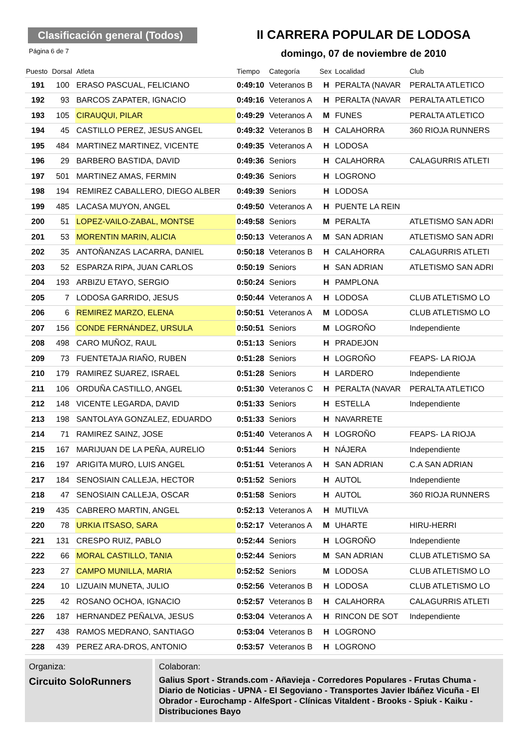Clasificación general (Todos)
Página 6 de 7
II CARRERA POPULAR DE LODOSA
domingo, 07 de noviembre de 2010
| Puesto | Dorsal | Atleta | Tiempo | Categoría | Sex | Localidad | Club |
| --- | --- | --- | --- | --- | --- | --- | --- |
| 191 | 100 | ERASO PASCUAL, FELICIANO | 0:49:10 | Veteranos B | H | PERALTA (NAVAR | PERALTA ATLETICO |
| 192 | 93 | BARCOS ZAPATER, IGNACIO | 0:49:16 | Veteranos A | H | PERALTA (NAVAR | PERALTA ATLETICO |
| 193 | 105 | CIRAUQUI, PILAR | 0:49:29 | Veteranos A | M | FUNES | PERALTA ATLETICO |
| 194 | 45 | CASTILLO PEREZ, JESUS ANGEL | 0:49:32 | Veteranos B | H | CALAHORRA | 360 RIOJA RUNNERS |
| 195 | 484 | MARTINEZ MARTINEZ, VICENTE | 0:49:35 | Veteranos A | H | LODOSA | |
| 196 | 29 | BARBERO BASTIDA, DAVID | 0:49:36 | Seniors | H | CALAHORRA | CALAGURRIS ATLETI |
| 197 | 501 | MARTINEZ AMAS, FERMIN | 0:49:36 | Seniors | H | LOGRONO | |
| 198 | 194 | REMIREZ CABALLERO, DIEGO ALBER | 0:49:39 | Seniors | H | LODOSA | |
| 199 | 485 | LACASA MUYON, ANGEL | 0:49:50 | Veteranos A | H | PUENTE LA REIN | |
| 200 | 51 | LOPEZ-VAILO-ZABAL, MONTSE | 0:49:58 | Seniors | M | PERALTA | ATLETISMO SAN ADRI |
| 201 | 53 | MORENTIN MARIN, ALICIA | 0:50:13 | Veteranos A | M | SAN ADRIAN | ATLETISMO SAN ADRI |
| 202 | 35 | ANTOÑANZAS LACARRA, DANIEL | 0:50:18 | Veteranos B | H | CALAHORRA | CALAGURRIS ATLETI |
| 203 | 52 | ESPARZA RIPA, JUAN CARLOS | 0:50:19 | Seniors | H | SAN ADRIAN | ATLETISMO SAN ADRI |
| 204 | 193 | ARBIZU ETAYO, SERGIO | 0:50:24 | Seniors | H | PAMPLONA | |
| 205 | 7 | LODOSA GARRIDO, JESUS | 0:50:44 | Veteranos A | H | LODOSA | CLUB ATLETISMO LO |
| 206 | 6 | REMIREZ MARZO, ELENA | 0:50:51 | Veteranos A | M | LODOSA | CLUB ATLETISMO LO |
| 207 | 156 | CONDE FERNÁNDEZ, URSULA | 0:50:51 | Seniors | M | LOGROÑO | Independiente |
| 208 | 498 | CARO MUÑOZ, RAUL | 0:51:13 | Seniors | H | PRADEJON | |
| 209 | 73 | FUENTETAJA RIAÑO, RUBEN | 0:51:28 | Seniors | H | LOGROÑO | FEAPS- LA RIOJA |
| 210 | 179 | RAMIREZ SUAREZ, ISRAEL | 0:51:28 | Seniors | H | LARDERO | Independiente |
| 211 | 106 | ORDUÑA CASTILLO, ANGEL | 0:51:30 | Veteranos C | H | PERALTA (NAVAR | PERALTA ATLETICO |
| 212 | 148 | VICENTE LEGARDA, DAVID | 0:51:33 | Seniors | H | ESTELLA | Independiente |
| 213 | 198 | SANTOLAYA GONZALEZ, EDUARDO | 0:51:33 | Seniors | H | NAVARRETE | |
| 214 | 71 | RAMIREZ SAINZ, JOSE | 0:51:40 | Veteranos A | H | LOGROÑO | FEAPS- LA RIOJA |
| 215 | 167 | MARIJUAN DE LA PEÑA, AURELIO | 0:51:44 | Seniors | H | NÁJERA | Independiente |
| 216 | 197 | ARIGITA MURO, LUIS ANGEL | 0:51:51 | Veteranos A | H | SAN ADRIAN | C.A SAN ADRIAN |
| 217 | 184 | SENOSIAIN CALLEJA, HECTOR | 0:51:52 | Seniors | H | AUTOL | Independiente |
| 218 | 47 | SENOSIAIN CALLEJA, OSCAR | 0:51:58 | Seniors | H | AUTOL | 360 RIOJA RUNNERS |
| 219 | 435 | CABRERO MARTIN, ANGEL | 0:52:13 | Veteranos A | H | MUTILVA | |
| 220 | 78 | URKIA ITSASO, SARA | 0:52:17 | Veteranos A | M | UHARTE | HIRU-HERRI |
| 221 | 131 | CRESPO RUIZ, PABLO | 0:52:44 | Seniors | H | LOGROÑO | Independiente |
| 222 | 66 | MORAL CASTILLO, TANIA | 0:52:44 | Seniors | M | SAN ADRIAN | CLUB ATLETISMO SA |
| 223 | 27 | CAMPO MUNILLA, MARIA | 0:52:52 | Seniors | M | LODOSA | CLUB ATLETISMO LO |
| 224 | 10 | LIZUAIN MUNETA, JULIO | 0:52:56 | Veteranos B | H | LODOSA | CLUB ATLETISMO LO |
| 225 | 42 | ROSANO OCHOA, IGNACIO | 0:52:57 | Veteranos B | H | CALAHORRA | CALAGURRIS ATLETI |
| 226 | 187 | HERNANDEZ PEÑALVA, JESUS | 0:53:04 | Veteranos A | H | RINCON DE SOT | Independiente |
| 227 | 438 | RAMOS MEDRANO, SANTIAGO | 0:53:04 | Veteranos B | H | LOGRONO | |
| 228 | 439 | PEREZ ARA-DROS, ANTONIO | 0:53:57 | Veteranos B | H | LOGRONO | |
Organiza:
Circuito SoloRunners
Colaboran:
Galius Sport - Strands.com - Añavieja - Corredores Populares - Frutas Chuma - Diario de Noticias - UPNA - El Segoviano - Transportes Javier Ibáñez Vicuña - El Obrador - Eurochamp - AlfeSport - Clínicas Vitaldent - Brooks - Spiuk - Kaiku - Distribuciones Bayo